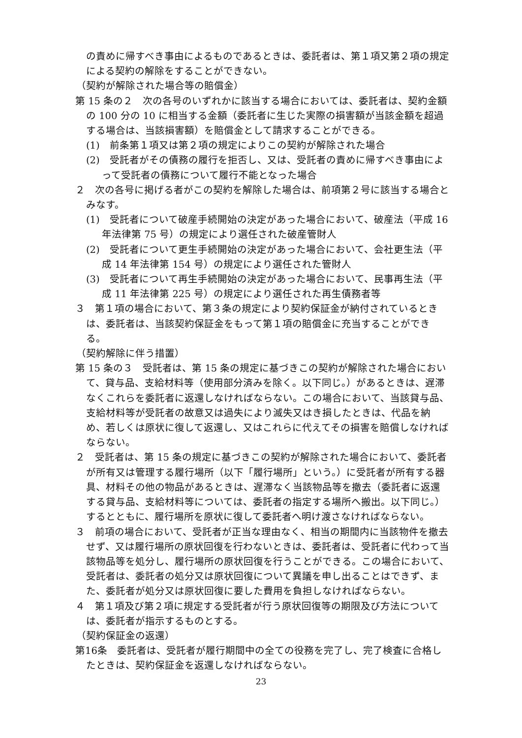の責めに帰すべき事由によるものであるときは、委託者は、第１項又第２項の規定による契約の解除をすることができない。
（契約が解除された場合等の賠償金）
第 15 条の２　次の各号のいずれかに該当する場合においては、委託者は、契約金額の 100 分の 10 に相当する金額（委託者に生じた実際の損害額が当該金額を超過する場合は、当該損害額）を賠償金として請求することができる。
(1)　前条第１項又は第２項の規定によりこの契約が解除された場合
(2)　受託者がその債務の履行を拒否し、又は、受託者の責めに帰すべき事由によって受託者の債務について履行不能となった場合
２　次の各号に掲げる者がこの契約を解除した場合は、前項第２号に該当する場合とみなす。
(1)　受託者について破産手続開始の決定があった場合において、破産法（平成 16 年法律第 75 号）の規定により選任された破産管財人
(2)　受託者について更生手続開始の決定があった場合において、会社更生法（平成 14 年法律第 154 号）の規定により選任された管財人
(3)　受託者について再生手続開始の決定があった場合において、民事再生法（平成 11 年法律第 225 号）の規定により選任された再生債務者等
３　第１項の場合において、第３条の規定により契約保証金が納付されているときは、委託者は、当該契約保証金をもって第１項の賠償金に充当することができる。
（契約解除に伴う措置）
第 15 条の３　受託者は、第 15 条の規定に基づきこの契約が解除された場合において、貸与品、支給材料等（使用部分済みを除く。以下同じ。）があるときは、遅滞なくこれらを委託者に返還しなければならない。この場合において、当該貸与品、支給材料等が受託者の故意又は過失により滅失又はき損したときは、代品を納め、若しくは原状に復して返還し、又はこれらに代えてその損害を賠償しなければならない。
２　受託者は、第 15 条の規定に基づきこの契約が解除された場合において、委託者が所有又は管理する履行場所（以下「履行場所」という。）に受託者が所有する器具、材料その他の物品があるときは、遅滞なく当該物品等を撤去（委託者に返還する貸与品、支給材料等については、委託者の指定する場所へ搬出。以下同じ。）するとともに、履行場所を原状に復して委託者へ明け渡さなければならない。
３　前項の場合において、受託者が正当な理由なく、相当の期間内に当該物件を撤去せず、又は履行場所の原状回復を行わないときは、委託者は、受託者に代わって当該物品等を処分し、履行場所の原状回復を行うことができる。この場合において、受託者は、委託者の処分又は原状回復について異議を申し出ることはできず、また、委託者が処分又は原状回復に要した費用を負担しなければならない。
４　第１項及び第２項に規定する受託者が行う原状回復等の期限及び方法については、委託者が指示するものとする。
（契約保証金の返還）
第16条　委託者は、受託者が履行期間中の全ての役務を完了し、完了検査に合格したときは、契約保証金を返還しなければならない。
23